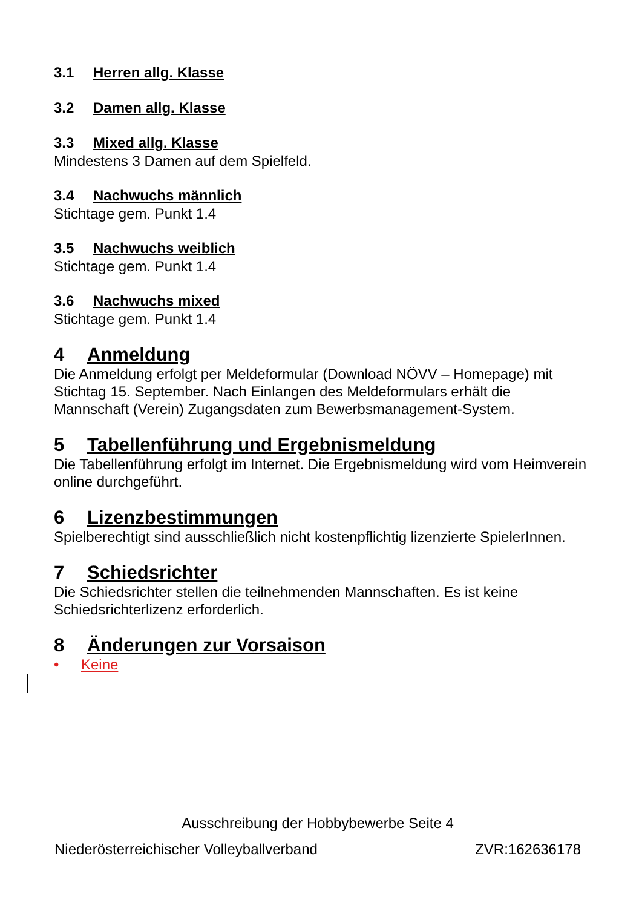3.1 Herren allg. Klasse
3.2 Damen allg. Klasse
3.3 Mixed allg. Klasse
Mindestens 3 Damen auf dem Spielfeld.
3.4 Nachwuchs männlich
Stichtage gem. Punkt 1.4
3.5 Nachwuchs weiblich
Stichtage gem. Punkt 1.4
3.6 Nachwuchs mixed
Stichtage gem. Punkt 1.4
4 Anmeldung
Die Anmeldung erfolgt per Meldeformular (Download NÖVV – Homepage) mit Stichtag 15. September. Nach Einlangen des Meldeformulars erhält die Mannschaft (Verein) Zugangsdaten zum Bewerbsmanagement-System.
5 Tabellenführung und Ergebnismeldung
Die Tabellenführung erfolgt im Internet. Die Ergebnismeldung wird vom Heimverein online durchgeführt.
6 Lizenzbestimmungen
Spielberechtigt sind ausschließlich nicht kostenpflichtig lizenzierte SpielerInnen.
7 Schiedsrichter
Die Schiedsrichter stellen die teilnehmenden Mannschaften. Es ist keine Schiedsrichterlizenz erforderlich.
8 Änderungen zur Vorsaison
• Keine
Ausschreibung der Hobbybewerbe Seite 4
Niederösterreichischer Volleyballverband ZVR:162636178